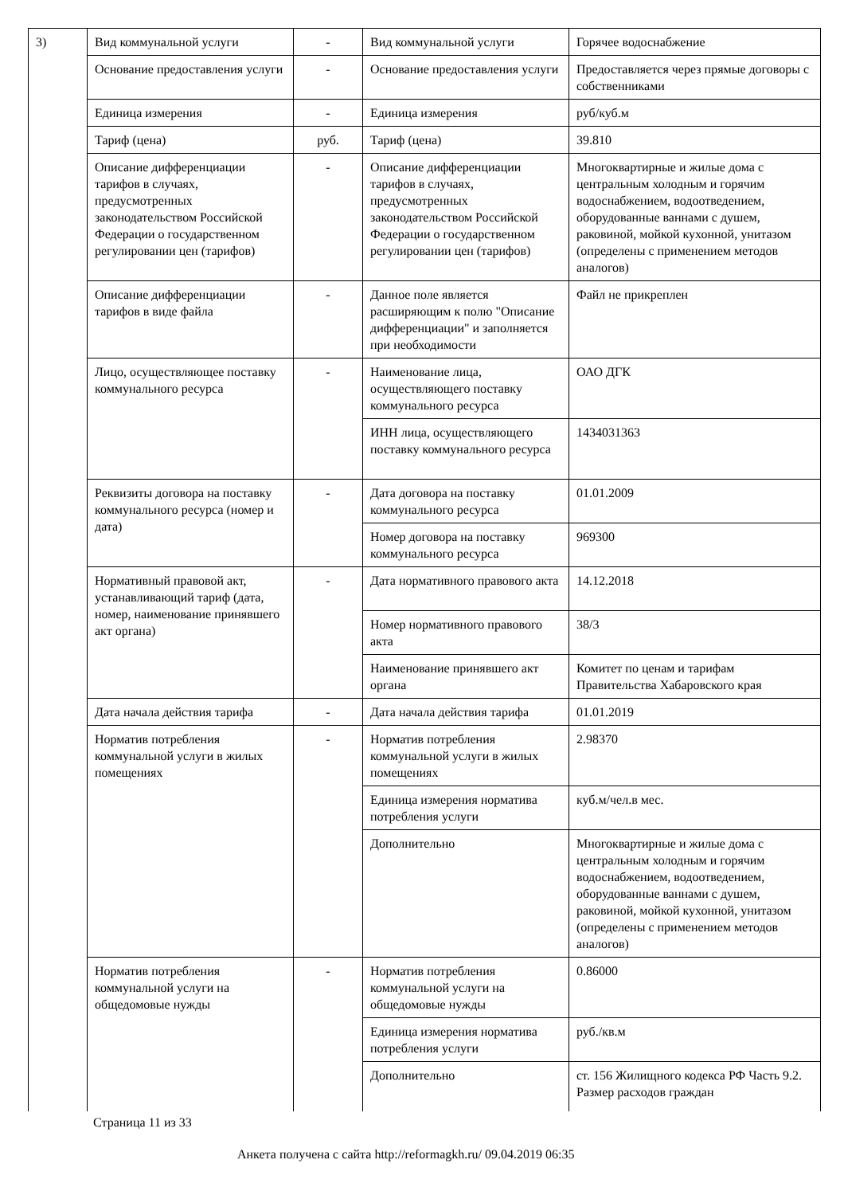| 3) | Вид коммунальной услуги | - | Вид коммунальной услуги | Горячее водоснабжение |
| | Основание предоставления услуги | - | Основание предоставления услуги | Предоставляется через прямые договоры с собственниками |
| | Единица измерения | - | Единица измерения | руб/куб.м |
| | Тариф (цена) | руб. | Тариф (цена) | 39.810 |
| | Описание дифференциации тарифов в случаях, предусмотренных законодательством Российской Федерации о государственном регулировании цен (тарифов) | - | Описание дифференциации тарифов в случаях, предусмотренных законодательством Российской Федерации о государственном регулировании цен (тарифов) | Многоквартирные и жилые дома с центральным холодным и горячим водоснабжением, водоотведением, оборудованные ваннами с душем, раковиной, мойкой кухонной, унитазом (определены с применением методов аналогов) |
| | Описание дифференциации тарифов в виде файла | - | Данное поле является расширяющим к полю "Описание дифференциации" и заполняется при необходимости | Файл не прикреплен |
| | Лицо, осуществляющее поставку коммунального ресурса | - | Наименование лица, осуществляющего поставку коммунального ресурса | ОАО ДГК |
| | | | ИНН лица, осуществляющего поставку коммунального ресурса | 1434031363 |
| | Реквизиты договора на поставку коммунального ресурса (номер и дата) | - | Дата договора на поставку коммунального ресурса | 01.01.2009 |
| | | | Номер договора на поставку коммунального ресурса | 969300 |
| | Нормативный правовой акт, устанавливающий тариф (дата, номер, наименование принявшего акт органа) | - | Дата нормативного правового акта | 14.12.2018 |
| | | | Номер нормативного правового акта | 38/3 |
| | | | Наименование принявшего акт органа | Комитет по ценам и тарифам Правительства Хабаровского края |
| | Дата начала действия тарифа | - | Дата начала действия тарифа | 01.01.2019 |
| | Норматив потребления коммунальной услуги в жилых помещениях | - | Норматив потребления коммунальной услуги в жилых помещениях | 2.98370 |
| | | | Единица измерения норматива потребления услуги | куб.м/чел.в мес. |
| | | | Дополнительно | Многоквартирные и жилые дома с центральным холодным и горячим водоснабжением, водоотведением, оборудованные ваннами с душем, раковиной, мойкой кухонной, унитазом (определены с применением методов аналогов) |
| | Норматив потребления коммунальной услуги на общедомовые нужды | - | Норматив потребления коммунальной услуги на общедомовые нужды | 0.86000 |
| | | | Единица измерения норматива потребления услуги | руб./кв.м |
| | | | Дополнительно | ст. 156 Жилищного кодекса РФ Часть 9.2. Размер расходов граждан |
Страница 11 из 33
Анкета получена с сайта http://reformagkh.ru/ 09.04.2019 06:35